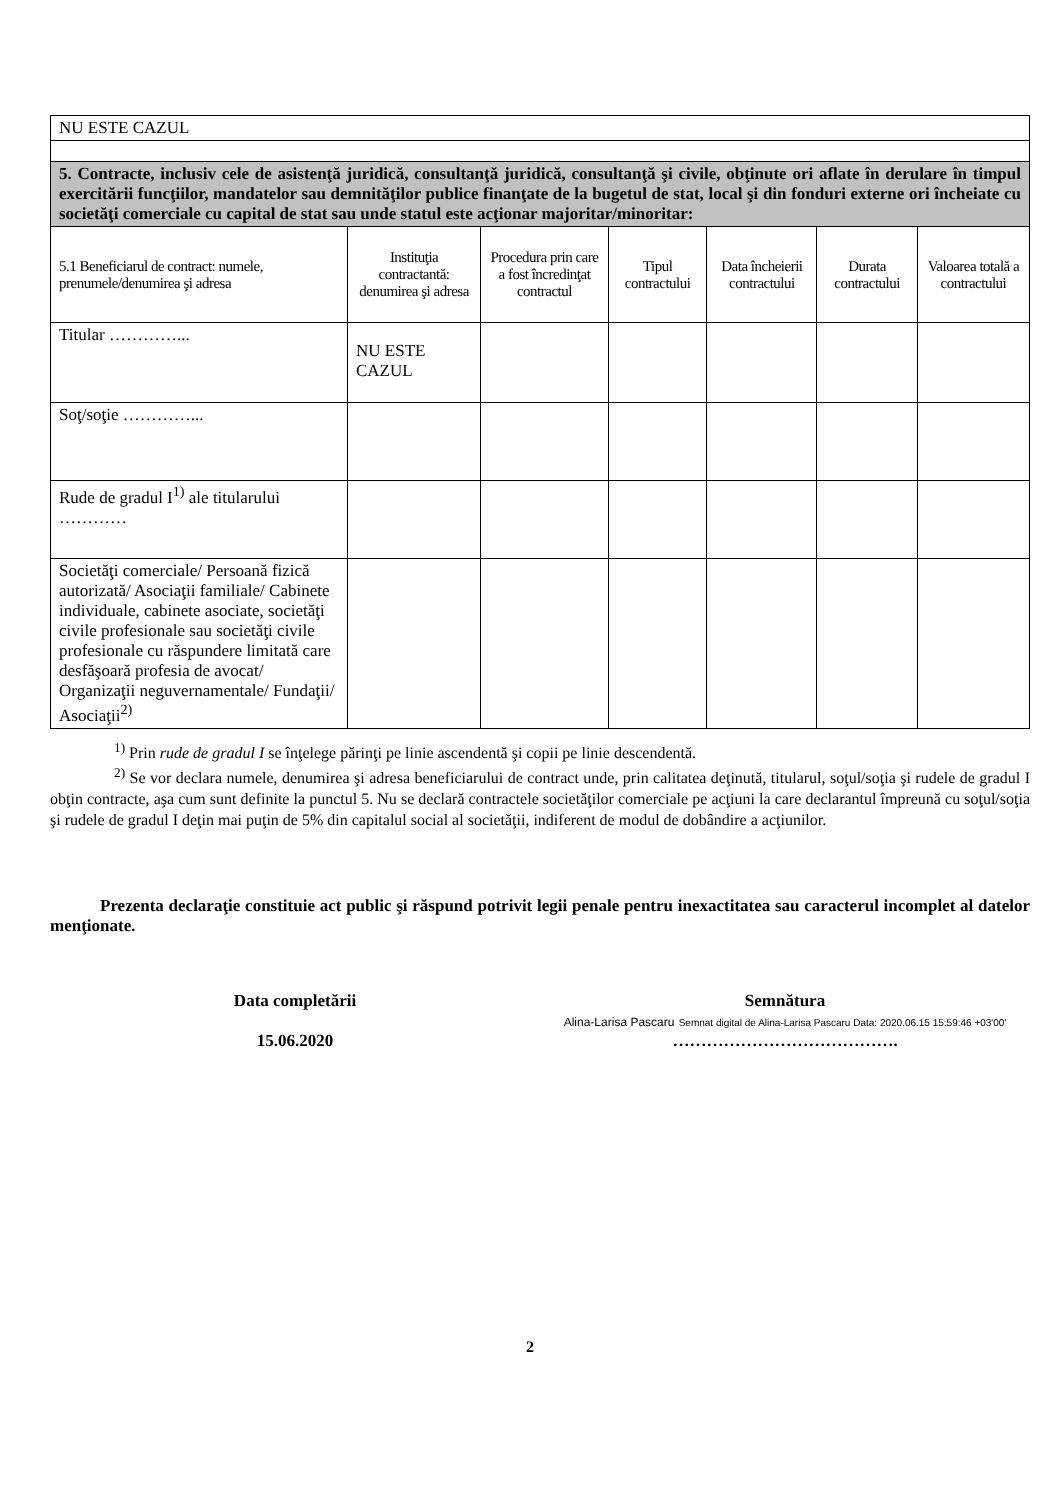| NU ESTE CAZUL | | | | | | |
| 5. Contracte, inclusiv cele de asistenţă juridică, consultanţă juridică, consultanţă şi civile, obţinute ori aflate în derulare în timpul exercitării funcţiilor, mandatelor sau demnităţilor publice finanţate de la bugetul de stat, local şi din fonduri externe ori încheiate cu societăţi comerciale cu capital de stat sau unde statul este acţionar majoritar/minoritar: | | | | | | |
| 5.1 Beneficiarul de contract: numele, prenumele/denumirea şi adresa | Instituţia contractantă: denumirea şi adresa | Procedura prin care a fost încredinţat contractul | Tipul contractului | Data încheierii contractului | Durata contractului | Valoarea totală a contractului |
| Titular …………... | NU ESTE CAZUL | | | | | |
| Soţ/soţie …………... | | | | | | |
| Rude de gradul I<sup>1)</sup> ale titularului ………… | | | | | | |
| Societăţi comerciale/ Persoană fizică autorizată/ Asociaţii familiale/ Cabinete individuale, cabinete asociate, societăţi civile profesionale sau societăţi civile profesionale cu răspundere limitată care desfăşoară profesia de avocat/ Organizaţii neguvernamentale/ Fundaţii/ Asociaţii<sup>2)</sup> | | | | | | |
<sup>1)</sup> Prin rude de gradul I se înţelege părinţi pe linie ascendentă şi copii pe linie descendentă.
<sup>2)</sup> Se vor declara numele, denumirea şi adresa beneficiarului de contract unde, prin calitatea deţinută, titularul, soţul/soţia şi rudele de gradul I obţin contracte, aşa cum sunt definite la punctul 5. Nu se declară contractele societăţilor comerciale pe acţiuni la care declarantul împreună cu soţul/soţia şi rudele de gradul I deţin mai puţin de 5% din capitalul social al societăţii, indiferent de modul de dobândire a acţiunilor.
Prezenta declaraţie constituie act public şi răspund potrivit legii penale pentru inexactitatea sau caracterul incomplet al datelor menţionate.
Data completării
15.06.2020
Semnătura
Alina-Larisa Pascaru Semnat digital de Alina-Larisa Pascaru Data: 2020.06.15 15:59:46 +03'00'
………………………………….
2